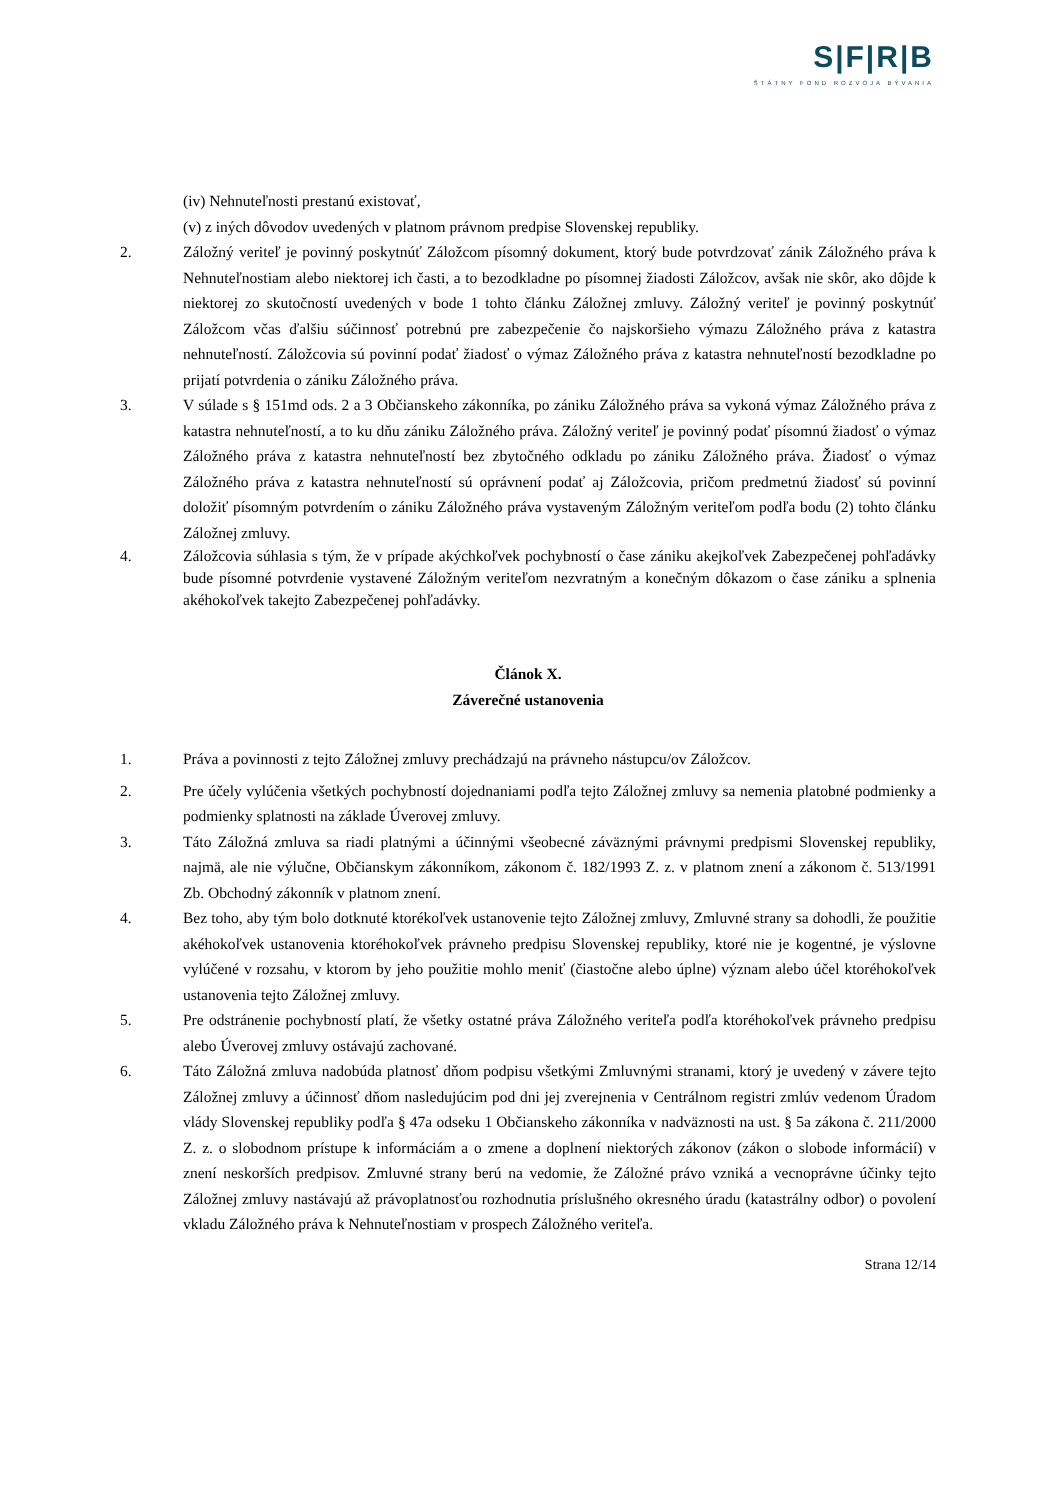S|F|R|B
ŠTÁTNY FOND ROZVOJA BÝVANIA
(iv) Nehnuteľnosti prestanú existovať,
(v) z iných dôvodov uvedených v platnom právnom predpise Slovenskej republiky.
2. Záložný veriteľ je povinný poskytnúť Záložcom písomný dokument, ktorý bude potvrdzovať zánik Záložného práva k Nehnuteľnostiam alebo niektorej ich časti, a to bezodkladne po písomnej žiadosti Záložcov, avšak nie skôr, ako dôjde k niektorej zo skutočností uvedených v bode 1 tohto článku Záložnej zmluvy. Záložný veriteľ je povinný poskytnúť Záložcom včas ďalšiu súčinnosť potrebnú pre zabezpečenie čo najskoršieho výmazu Záložného práva z katastra nehnuteľností. Záložcovia sú povinní podať žiadosť o výmaz Záložného práva z katastra nehnuteľností bezodkladne po prijatí potvrdenia o zániku Záložného práva.
3. V súlade s § 151md ods. 2 a 3 Občianskeho zákonníka, po zániku Záložného práva sa vykoná výmaz Záložného práva z katastra nehnuteľností, a to ku dňu zániku Záložného práva. Záložný veriteľ je povinný podať písomnú žiadosť o výmaz Záložného práva z katastra nehnuteľností bez zbytočného odkladu po zániku Záložného práva. Žiadosť o výmaz Záložného práva z katastra nehnuteľností sú oprávnení podať aj Záložcovia, pričom predmetnú žiadosť sú povinní doložiť písomným potvrdením o zániku Záložného práva vystaveným Záložným veriteľom podľa bodu (2) tohto článku Záložnej zmluvy.
4. Záložcovia súhlasia s tým, že v prípade akýchkoľvek pochybností o čase zániku akejkoľvek Zabezpečenej pohľadávky bude písomné potvrdenie vystavené Záložným veriteľom nezvratným a konečným dôkazom o čase zániku a splnenia akéhokoľvek takejto Zabezpečenej pohľadávky.
Článok X.
Záverečné ustanovenia
1. Práva a povinnosti z tejto Záložnej zmluvy prechádzajú na právneho nástupcu/ov Záložcov.
2. Pre účely vylúčenia všetkých pochybností dojednaniami podľa tejto Záložnej zmluvy sa nemenia platobné podmienky a podmienky splatnosti na základe Úverovej zmluvy.
3. Táto Záložná zmluva sa riadi platnými a účinnými všeobecné záväznými právnymi predpismi Slovenskej republiky, najmä, ale nie výlučne, Občianskym zákonníkom, zákonom č. 182/1993 Z. z. v platnom znení a zákonom č. 513/1991 Zb. Obchodný zákonník v platnom znení.
4. Bez toho, aby tým bolo dotknuté ktorékoľvek ustanovenie tejto Záložnej zmluvy, Zmluvné strany sa dohodli, že použitie akéhokoľvek ustanovenia ktoréhokoľvek právneho predpisu Slovenskej republiky, ktoré nie je kogentné, je výslovne vylúčené v rozsahu, v ktorom by jeho použitie mohlo meniť (čiastočne alebo úplne) význam alebo účel ktoréhokoľvek ustanovenia tejto Záložnej zmluvy.
5. Pre odstránenie pochybností platí, že všetky ostatné práva Záložného veriteľa podľa ktoréhokoľvek právneho predpisu alebo Úverovej zmluvy ostávajú zachované.
6. Táto Záložná zmluva nadobúda platnosť dňom podpisu všetkými Zmluvnými stranami, ktorý je uvedený v závere tejto Záložnej zmluvy a účinnosť dňom nasledujúcim pod dni jej zverejnenia v Centrálnom registri zmlúv vedenom Úradom vlády Slovenskej republiky podľa § 47a odseku 1 Občianskeho zákonníka v nadväznosti na ust. § 5a zákona č. 211/2000 Z. z. o slobodnom prístupe k informáciám a o zmene a doplnení niektorých zákonov (zákon o slobode informácií) v znení neskorších predpisov. Zmluvné strany berú na vedomie, že Záložné právo vzniká a vecnoprávne účinky tejto Záložnej zmluvy nastávajú až právoplatnosťou rozhodnutia príslušného okresného úradu (katastrálny odbor) o povolení vkladu Záložného práva k Nehnuteľnostiam v prospech Záložného veriteľa.
Strana 12/14